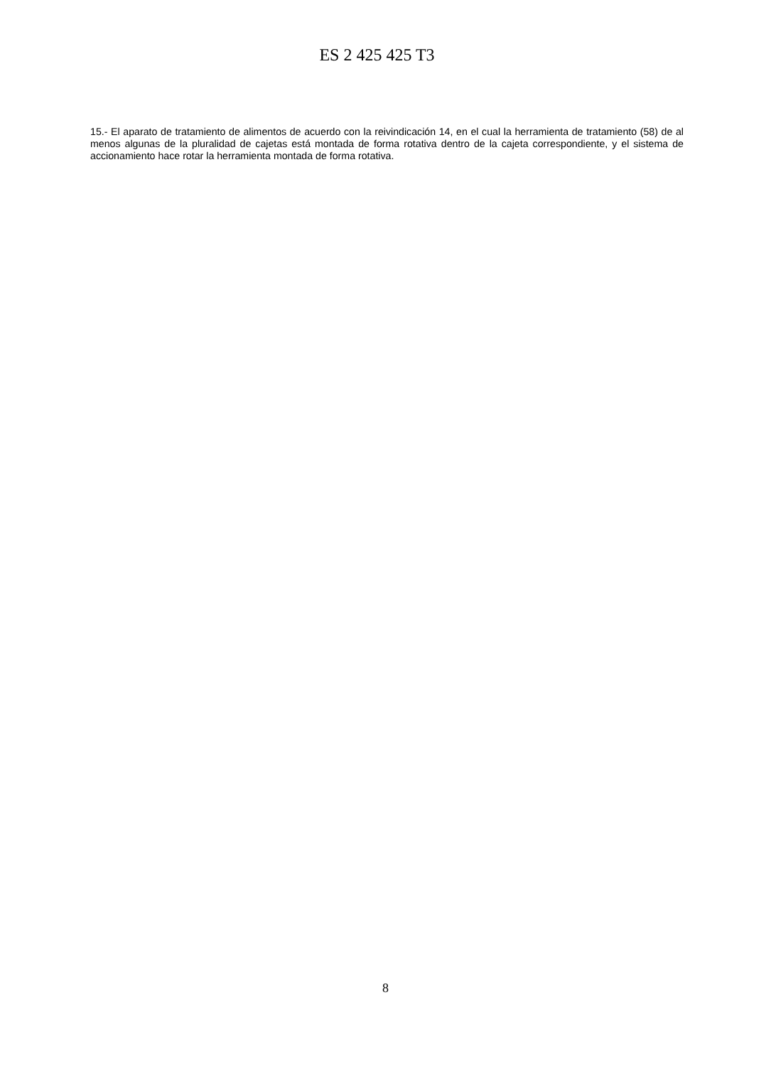ES 2 425 425 T3
15.- El aparato de tratamiento de alimentos de acuerdo con la reivindicación 14, en el cual la herramienta de tratamiento (58) de al menos algunas de la pluralidad de cajetas está montada de forma rotativa dentro de la cajeta correspondiente, y el sistema de accionamiento hace rotar la herramienta montada de forma rotativa.
8